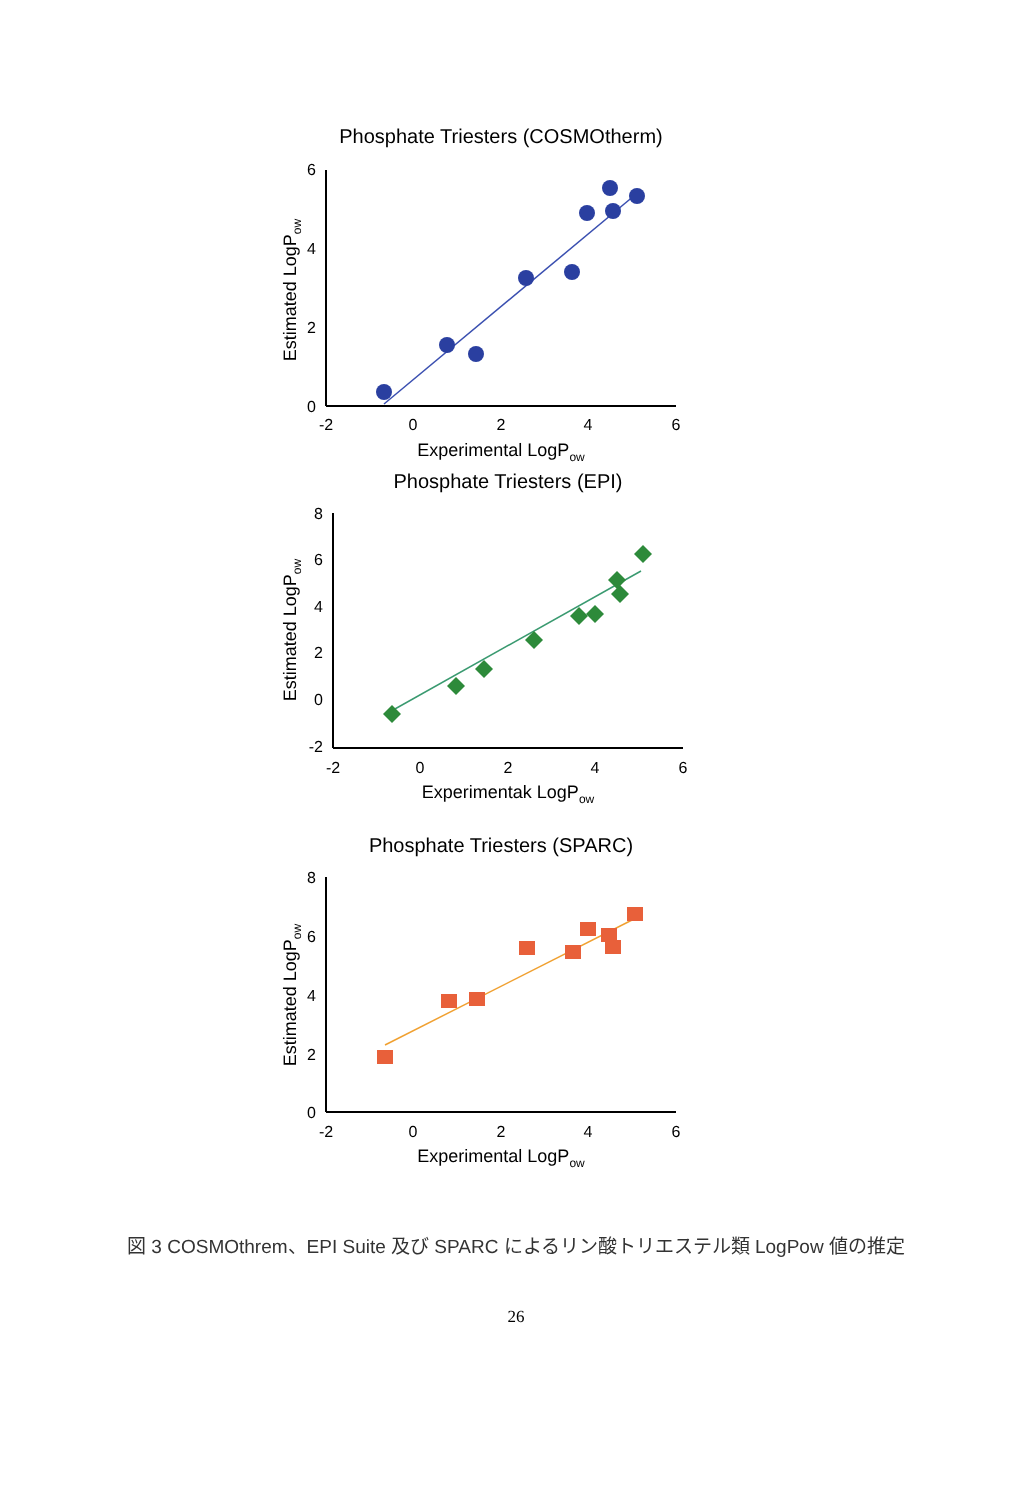Phosphate Triesters (COSMOtherm)
6
4
2
0
-2
0
2
4
6
Experimental LogPow
Estimated LogPow
Phosphate Triesters (EPI)
8
6
4
2
0
-2
-2
0
2
4
6
Experimentak LogPow
Estimated LogPow
Phosphate Triesters (SPARC)
8
6
4
2
0
-2
0
2
4
6
Experimental LogPow
Estimated LogPow
図 3 COSMOthrem、EPI Suite 及び SPARC によるリン酸トリエステル類 LogPow 値の推定
26